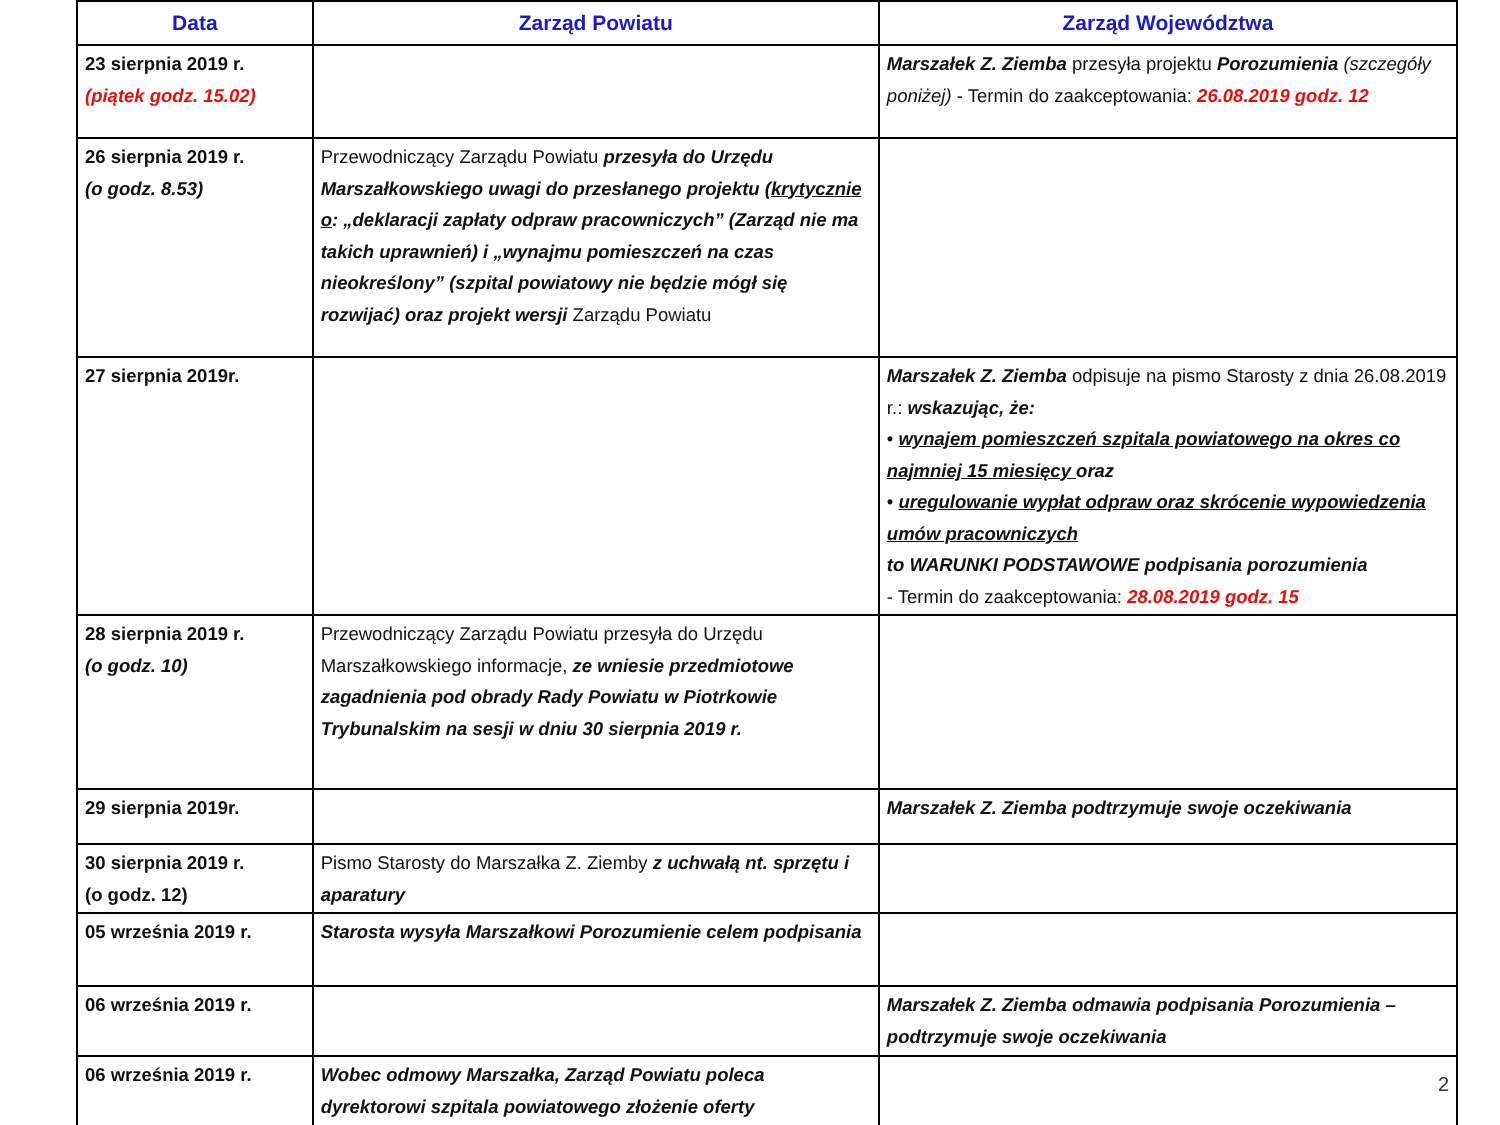| Data | Zarząd Powiatu | Zarząd Województwa |
| --- | --- | --- |
| 23 sierpnia 2019 r. (piątek godz. 15.02) | | Marszałek Z. Ziemba przesyła projektu Porozumienia (szczegóły poniżej) - Termin do zaakceptowania: 26.08.2019 godz. 12 |
| 26 sierpnia 2019 r. (o godz. 8.53) | Przewodniczący Zarządu Powiatu przesyła do Urzędu Marszałkowskiego uwagi do przesłanego projektu ( krytycznie o : „deklaracji zapłaty odpraw pracowniczych” (Zarząd nie ma takich uprawnień) i „wynajmu pomieszczeń na czas nieokreślony” (szpital powiatowy nie będzie mógł się rozwijać) oraz projekt wersji Zarządu Powiatu | |
| 27 sierpnia 2019r. | | Marszałek Z. Ziemba odpisuje na pismo Starosty z dnia 26.08.2019 r.: wskazując, że: • wynajem pomieszczeń szpitala powiatowego na okres co najmniej 15 miesięcy oraz • uregulowanie wypłat odpraw oraz skrócenie wypowiedzenia umów pracowniczych to WARUNKI PODSTAWOWE podpisania porozumienia - Termin do zaakceptowania: 28.08.2019 godz. 15 |
| 28 sierpnia 2019 r. (o godz. 10) | Przewodniczący Zarządu Powiatu przesyła do Urzędu Marszałkowskiego informacje, ze wniesie przedmiotowe zagadnienia pod obrady Rady Powiatu w Piotrkowie Trybunalskim na sesji w dniu 30 sierpnia 2019 r. | |
| 29 sierpnia 2019r. | | Marszałek Z. Ziemba podtrzymuje swoje oczekiwania |
| 30 sierpnia 2019 r. (o godz. 12) | Pismo Starosty do Marszałka Z. Ziemby z uchwałą nt. sprzętu i aparatury | |
| 05 września 2019 r. | Starosta wysyła Marszałkowi Porozumienie celem podpisania | |
| 06 września 2019 r. | | Marszałek Z. Ziemba odmawia podpisania Porozumienia – podtrzymuje swoje oczekiwania |
| 06 września 2019 r. | Wobec odmowy Marszałka, Zarząd Powiatu poleca dyrektorowi szpitala powiatowego złożenie oferty | 2 |